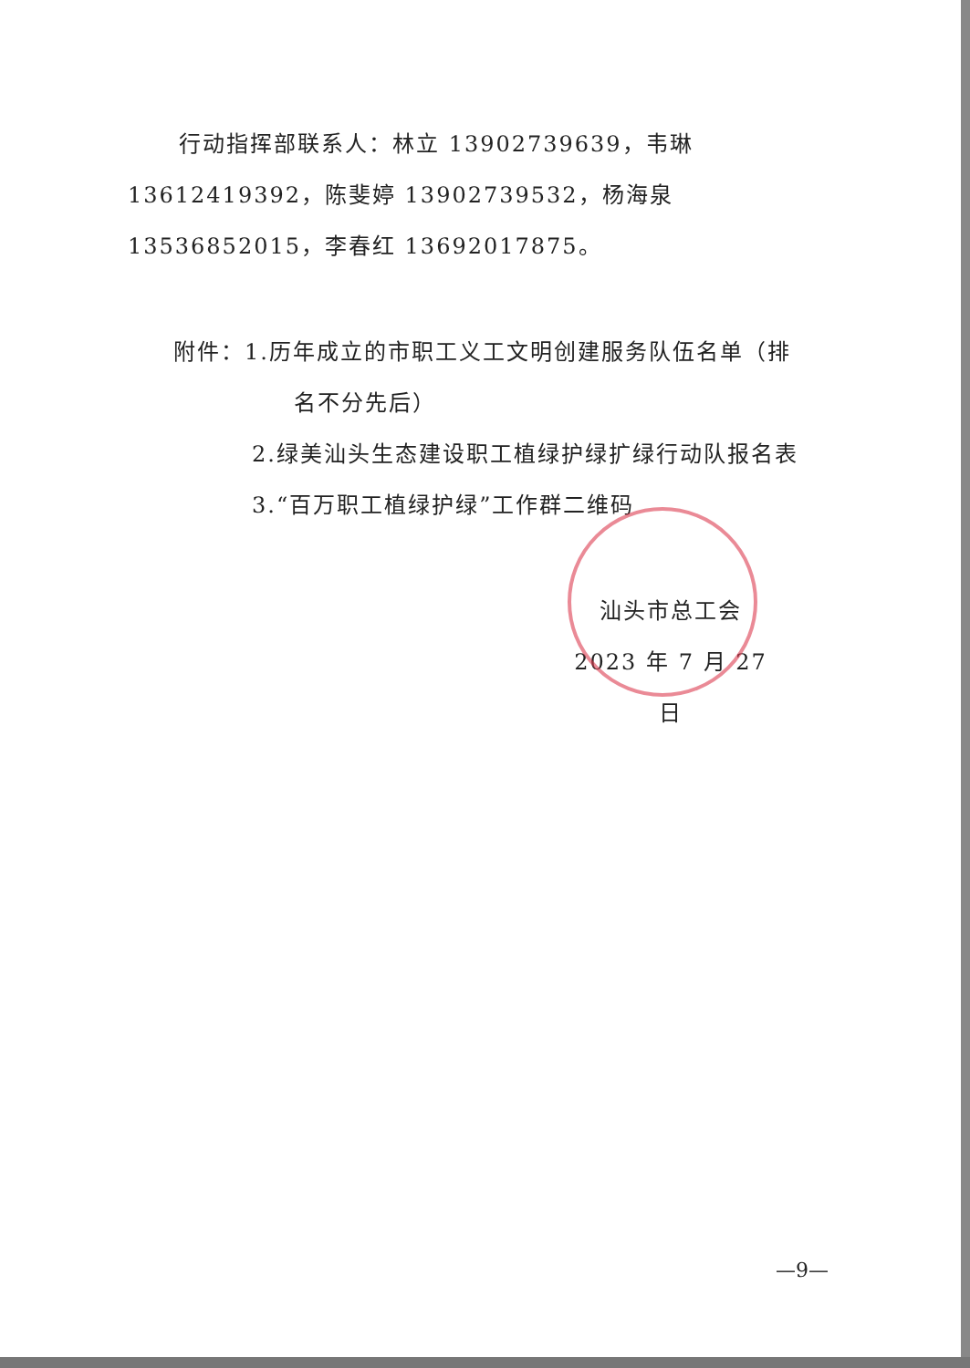行动指挥部联系人：林立 13902739639，韦琳 13612419392，陈斐婷 13902739532，杨海泉 13536852015，李春红 13692017875。
附件：1.历年成立的市职工义工文明创建服务队伍名单（排
名不分先后）
2.绿美汕头生态建设职工植绿护绿扩绿行动队报名表
3.“百万职工植绿护绿”工作群二维码
汕头市总工会
2023 年 7 月 27 日
—9—